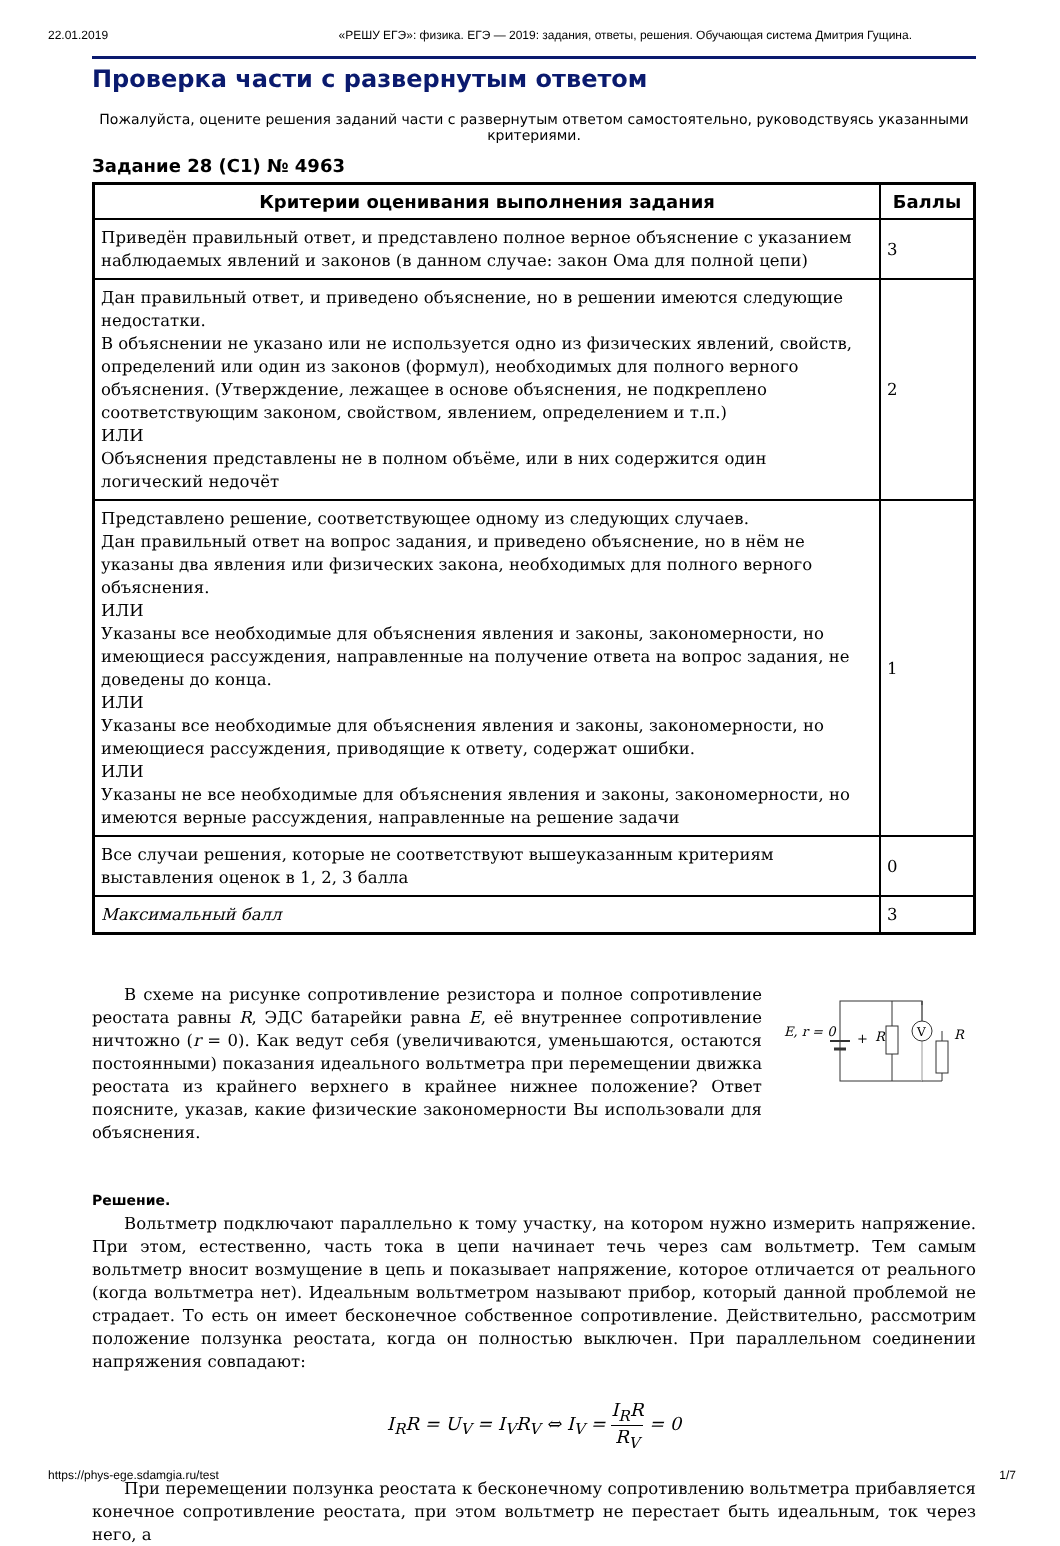22.01.2019 «РЕШУ ЕГЭ»: физика. ЕГЭ — 2019: задания, ответы, решения. Обучающая система Дмитрия Гущина.
Проверка части с развернутым ответом
Пожалуйста, оцените решения заданий части с развернутым ответом самостоятельно, руководствуясь указанными критериями.
Задание 28 (C1) № 4963
| Критерии оценивания выполнения задания | Баллы |
| --- | --- |
| Приведён правильный ответ, и представлено полное верное объяснение с указанием наблюдаемых явлений и законов (в данном случае: закон Ома для полной цепи) | 3 |
| Дан правильный ответ, и приведено объяснение, но в решении имеются следующие недостатки. В объяснении не указано или не используется одно из физических явлений, свойств, определений или один из законов (формул), необходимых для полного верного объяснения. (Утверждение, лежащее в основе объяснения, не подкреплено соответствующим законом, свойством, явлением, определением и т.п.) ИЛИ Объяснения представлены не в полном объёме, или в них содержится один логический недочёт | 2 |
| Представлено решение, соответствующее одному из следующих случаев. Дан правильный ответ на вопрос задания, и приведено объяснение, но в нём не указаны два явления или физических закона, необходимых для полного верного объяснения. ИЛИ Указаны все необходимые для объяснения явления и законы, закономерности, но имеющиеся рассуждения, направленные на получение ответа на вопрос задания, не доведены до конца. ИЛИ Указаны все необходимые для объяснения явления и законы, закономерности, но имеющиеся рассуждения, приводящие к ответу, содержат ошибки. ИЛИ Указаны не все необходимые для объяснения явления и законы, закономерности, но имеются верные рассуждения, направленные на решение задачи | 1 |
| Все случаи решения, которые не соответствуют вышеуказанным критериям выставления оценок в 1, 2, 3 балла | 0 |
| Максимальный балл | 3 |
В схеме на рисунке сопротивление резистора и полное сопротивление реостата равны R, ЭДС батарейки равна E, её внутреннее сопротивление ничтожно (r = 0). Как ведут себя (увеличиваются, уменьшаются, остаются постоянными) показания идеального вольтметра при перемещении движка реостата из крайнего верхнего в крайнее нижнее положение? Ответ поясните, указав, какие физические закономерности Вы использовали для объяснения.
V
E, r = 0
R
R
+
Решение.
Вольтметр подключают параллельно к тому участку, на котором нужно измерить напряжение. При этом, естественно, часть тока в цепи начинает течь через сам вольтметр. Тем самым вольтметр вносит возмущение в цепь и показывает напряжение, которое отличается от реального (когда вольтметра нет). Идеальным вольтметром называют прибор, который данной проблемой не страдает. То есть он имеет бесконечное собственное сопротивление. Действительно, рассмотрим положение ползунка реостата, когда он полностью выключен. При параллельном соединении напряжения совпадают:
I<sub>R</sub>R = U<sub>V</sub> = I<sub>V</sub>R<sub>V</sub> ⇔ I<sub>V</sub> = I<sub>R</sub>R R<sub>V</sub> = 0
При перемещении ползунка реостата к бесконечному сопротивлению вольтметра прибавляется конечное сопротивление реостата, при этом вольтметр не перестает быть идеальным, ток через него, а
https://phys-ege.sdamgia.ru/test 1/7